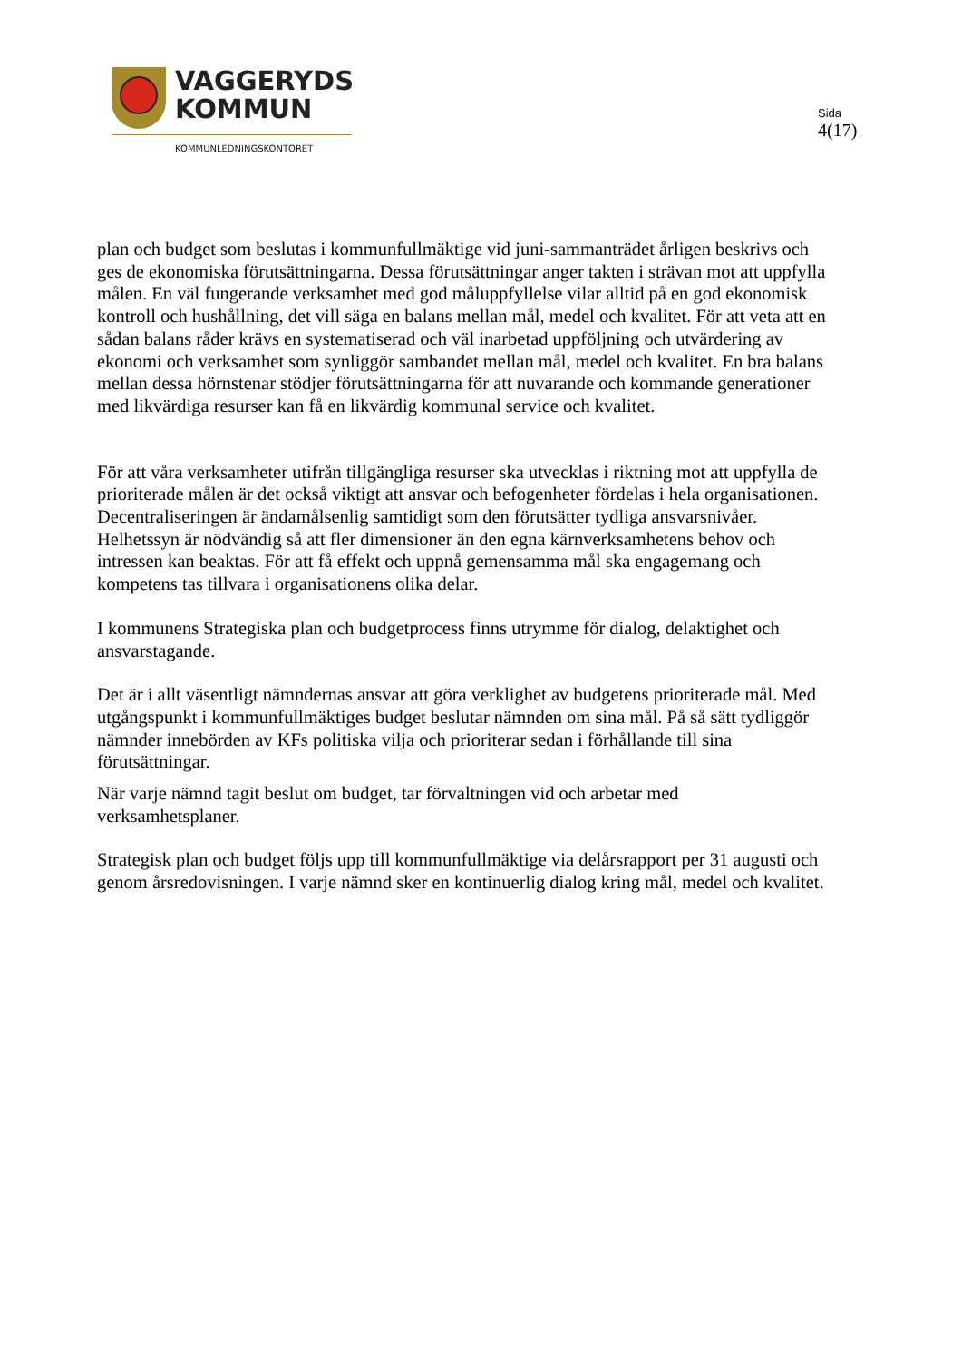VAGGERYDS
KOMMUN
KOMMUNLEDNINGSKONTORET
Sida
4(17)
plan och budget som beslutas i kommunfullmäktige vid juni-sammanträdet årligen beskrivs och ges de ekonomiska förutsättningarna. Dessa förutsättningar anger takten i strävan mot att uppfylla målen. En väl fungerande verksamhet med god måluppfyllelse vilar alltid på en god ekonomisk kontroll och hushållning, det vill säga en balans mellan mål, medel och kvalitet. För att veta att en sådan balans råder krävs en systematiserad och väl inarbetad uppföljning och utvärdering av ekonomi och verksamhet som synliggör sambandet mellan mål, medel och kvalitet. En bra balans mellan dessa hörnstenar stödjer förutsättningarna för att nuvarande och kommande generationer med likvärdiga resurser kan få en likvärdig kommunal service och kvalitet.
För att våra verksamheter utifrån tillgängliga resurser ska utvecklas i riktning mot att uppfylla de prioriterade målen är det också viktigt att ansvar och befogenheter fördelas i hela organisationen. Decentraliseringen är ändamålsenlig samtidigt som den förutsätter tydliga ansvarsnivåer. Helhetssyn är nödvändig så att fler dimensioner än den egna kärnverksamhetens behov och intressen kan beaktas. För att få effekt och uppnå gemensamma mål ska engagemang och kompetens tas tillvara i organisationens olika delar.
I kommunens Strategiska plan och budgetprocess finns utrymme för dialog, delaktighet och ansvarstagande.
Det är i allt väsentligt nämndernas ansvar att göra verklighet av budgetens prioriterade mål. Med utgångspunkt i kommunfullmäktiges budget beslutar nämnden om sina mål. På så sätt tydliggör nämnder innebörden av KFs politiska vilja och prioriterar sedan i förhållande till sina förutsättningar.
När varje nämnd tagit beslut om budget, tar förvaltningen vid och arbetar med verksamhetsplaner.
Strategisk plan och budget följs upp till kommunfullmäktige via delårsrapport per 31 augusti och genom årsredovisningen. I varje nämnd sker en kontinuerlig dialog kring mål, medel och kvalitet.